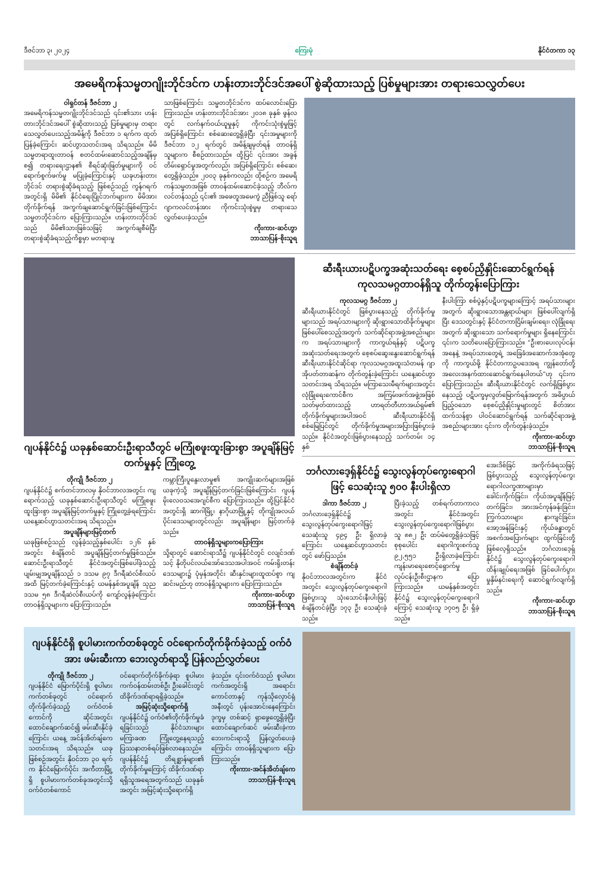ဒီဇင်ဘာ ၃၊ ၂၀၂၄ ကြေးမုံ နိုင်ငံတကာ ၁၃
အမေရိကန်သမ္မတဂျိုးဘိုင်ဒင်က ဟန်းတားဘိုင်ဒင်အပေါ် စွဲဆိုထားသည့် ပြစ်မှုများအား တရားသေလွှတ်ပေး
ဝါရှင်တန် ဒီဇင်ဘာ ၂
အမေရိကန်သမ္မတဂျိုးဘိုင်ဒင်သည် ၎င်း၏သား ဟန်းတားဘိုင်ဒင်အပေါ် စွဲဆိုထားသည့် ပြစ်မှုများမှ တရားသေလွှတ်ပေးသည့်အမိန့်ကို ဒီဇင်ဘာ ၁ ရက်က ထုတ်ပြန်ခဲ့ကြောင်း ဆင်ဟွာသတင်းအရ သိရသည်။ မိမိသမ္မတရာထူးတာဝန် စတင်ထမ်းဆောင်သည့်အချိန်မှစ၍ တရားရေးဌာန၏ စီရင်ဆုံးဖြတ်မှုများကို ဝင်ရောက်စွက်ဖက်မှု မပြုခဲ့ကြောင်းနှင့် ယခုဟန်းတားဘိုင်ဒင် တရားစွဲဆိုခံရသည့် ဖြစ်စဉ်သည် ကွန်ဂရက်အတွင်းရှိ မိမိ၏ နိုင်ငံရေးပြိုင်ဘက်များက မိမိအား တိုက်ခိုက်ရန် အကွက်ချဆောင်ရွက်ခြင်းဖြစ်ကြောင်း သမ္မတဘိုင်ဒင်က ပြောကြားသည်။ ဟန်းတားဘိုင်ဒင်သည် မိမိ၏သားဖြစ်သဖြင့် အကွက်ချစီမံပြီး တရားစွဲဆိုခံရသည့်ကိစ္စမှာ မတရားမှု
သာဖြစ်ကြောင်း သမ္မတဘိုင်ဒင်က ထပ်လောင်းပြောကြားသည်။ ဟန်းတားဘိုင်ဒင်အား ၂၀၁၈ ခုနှစ် ဖွန်လတွင် လက်နက်ဝယ်ယူမှုနှင့် ကိုကင်းသုံးစွဲမှုဖြင့် အပြစ်ရှိကြောင်း စစ်ဆေးတွေ့ရှိခဲ့ပြီး ၎င်းအမှုများကို ဒီဇင်ဘာ ၁၂ ရက်တွင် အမိန့်ချမှတ်ရန် တာဝန်ရှိသူများက စီစဉ်ထားသည်။ ထို့ပြင် ၎င်းအား အခွန်တိမ်းရှောင်မှုအတွက်လည်း အပြစ်ရှိကြောင်း စစ်ဆေးတွေ့ရှိခဲ့သည်။ ၂၀၀၃ ခုနှစ်ကလည်း ထိုစဉ်က အမေရိကန်သမ္မတအဖြစ် တာဝန်ထမ်းဆောင်ခဲ့သည့် ဘီလ်ကလင်တန်သည် ၎င်း၏ အဖေတူအမေကွဲ ညီဖြစ်သူ ရော်ဂျာကလင်တန်အား ကိုကင်းသုံးစွဲမှုမှ တရားသေလွှတ်ပေးခဲ့သည်။
ကိုးကား-ဆင်ဟွာ
ဘာသာပြန်-စိုးသူရ
ဂျပန်နိုင်ငံ၌ ယခုနှစ်ဆောင်းဦးရာသီတွင် မကြုံစဖူးထူးခြားစွာ အပူချိန်မြင့်တက်မှုနှင့် ကြုံတွေ့
တိုကျို ဒီဇင်ဘာ ၂
ဂျပန်နိုင်ငံ၌ စက်တင်ဘာလမှ နိုဝင်ဘာလအတွင်း ကျရောက်သည့် ယခုနှစ်ဆောင်းဦးရာသီတွင် မကြုံစဖူးထူးခြားစွာ အပူချိန်မြင့်တက်မှုနှင့် ကြုံတွေ့ခဲ့ရကြောင်း ယနေ့ဆင်ဟွာသတင်းအရ သိရသည်။
အပူချိန်များမြင့်တက်
ယခုဖြစ်စဉ်သည် လွန်ခဲ့သည့်နှစ်ပေါင်း ၁၂၆ နှစ်အတွင်း စံချိန်တင် အပူချိန်မြင့်တက်မှုဖြစ်သည်။ ဆောင်းဦးရာသီတွင် နိုင်ငံအတွင်းဖြစ်ပေါ်ခဲ့သည့် ပျမ်းမျှအပူချိန်သည် ၁ ဒသမ ၉၇ ဒီဂရီဆဲလ်စီးယပ်အထိ မြင့်တက်ခဲ့ကြောင်းနှင့် ယမန်နှစ်အပူချိန် သုညဒသမ ၅၈ ဒီဂရီဆဲလ်စီးယပ်ကို ကျော်လွန်ခဲ့ကြောင်း တာဝန်ရှိသူများက ပြောကြားသည်။
ကမ္ဘာကြီးပူနွေးလာမှု၏ အကျိုးဆက်များအဖြစ် ယခုကဲ့သို့ အပူချိန်မြင့်တက်ခြင်းဖြစ်ကြောင်း ဂျပန်မိုးလေဝသအေဂျင်စီက ပြောကြားသည်။ ထို့ပြင်နိုင်ငံအတွင်းရှိ ဆာဂါမြို့၊ နာဂိုယာမြို့နှင့် တိုကျိုအလယ်ပိုင်းဒေသများတွင်လည်း အပူချိန်များ မြင့်တက်ခဲ့သည်။
တာဝန်ရှိသူများကပြောကြား
သို့ရာတွင် ဆောင်းရာသီ၌ ဂျပန်နိုင်ငံတွင် ငလျင်ဒဏ်သင့် နိုတိုပင်လယ်အော်ဒေသအပါအဝင် ကမ်းရိုးတန်းဒေသများ၌ ပုံမှန်အတိုင်း ဆီးနှင်းများထူထပ်စွာ ကျဆင်းမည်ဟု တာဝန်ရှိသူများက ပြောကြားသည်။
ကိုးကား-ဆင်ဟွာ
ဘာသာပြန်-စိုးသူရ
ဆီးရီးယားပဋိပက္ခအဆုံးသတ်ရေး စေ့စပ်ညှိနှိုင်းဆောင်ရွက်ရန် ကုလသမဂ္ဂတာဝန်ရှိသူ တိုက်တွန်းပြောကြား
ကုလသမဂ္ဂ ဒီဇင်ဘာ ၂
ဆီးရီးယားနိုင်ငံတွင် ဖြစ်ပွားနေသည့် တိုက်ခိုက်မှုများသည် အရပ်သားများကို ဆိုးရွားသောထိခိုက်မှုများ ဖြစ်ပေါ်စေသည့်အတွက် သက်ဆိုင်ရာအဖွဲ့အစည်းများက အရပ်သားများကို ကာကွယ်ရန်နှင့် ပဋိပက္ခအဆုံးသတ်ရေးအတွက် စေ့စပ်ဆွေးနွေးဆောင်ရွက်ရန် ဆီးရီးယားနိုင်ငံဆိုင်ရာ ကုလသမဂ္ဂအထူးသံတမန် ဂျာအိုပတ်တာဆန်က တိုက်တွန်းခဲ့ကြောင်း ယနေ့ဆင်ဟွာသတင်းအရ သိရသည်။ မကြာသေးမီရက်များအတွင်း လုံခြုံရေးကောင်စီက အကြမ်းဖက်အဖွဲ့အဖြစ် သတ်မှတ်ထားသည့် ဟာရတ်တီဟာအယ်ရှမ်၏ တိုက်ခိုက်မှုများအပါအဝင် ဆီးရီးယားနိုင်ငံရှိ စစ်မြေပြင်တွင် တိုက်ခိုက်မှုအများအပြားဖြစ်ပွားခဲ့သည်။ နိုင်ငံအတွင်းဖြစ်ပွားနေသည့် သက်တမ်း ၁၄ နှစ်
နီးပါးကြာ စစ်ပွဲနှင့်ပဋိပက္ခများကြောင့် အရပ်သားများအတွက် ဆိုးရွားသောအန္တရာယ်များ ဖြစ်ပေါ်လျက်ရှိပြီး ဒေသတွင်းနှင့် နိုင်ငံတကာငြိမ်းချမ်းရေး၊ လုံခြုံရေးအတွက် ဆိုးရွားသော သက်ရောက်မှုများ ရှိနေကြောင်း ၎င်းက သတိပေးပြောကြားသည်။ “ဦးစားပေးလုပ်ငန်းအနေနဲ့ အရပ်သားတွေရဲ့ အခြေခံအဆောက်အအုံတွေကို ကာကွယ်ဖို့ နိုင်ငံတကာဥပဒေအရ ကျွန်တော်တို့ အလေးအနက်ထားဆောင်ရွက်နေပါတယ်”ဟု ၎င်းကပြောကြားသည်။ ဆီးရီးယားနိုင်ငံတွင် လက်ရှိဖြစ်ပွားနေသည့် ပဋိပက္ခမှလွတ်မြောက်ရန်အတွက် အဓိပ္ပာယ်ပြည့်ဝသော စေ့စပ်ညှိနှိုင်းမှုများတွင် စိတ်အားထက်သန်စွာ ပါဝင်ဆောင်ရွက်ရန် သက်ဆိုင်ရာအဖွဲ့အစည်းများအား ၎င်းက တိုက်တွန်းခဲ့သည်။
ကိုးကား-ဆင်ဟွာ
ဘာသာပြန်-စိုးသူရ
ဘင်္ဂလားဒေ့ရှ်နိုင်ငံ၌ သွေးလွန်တုပ်ကွေးရောဂါဖြင့် သေဆုံးသူ ၅၀၀ နီးပါးရှိလာ
ဒါကာ ဒီဇင်ဘာ ၂
ဘင်္ဂလားဒေ့ရှ်နိုင်ငံ၌ သွေးလွန်တုပ်ကွေးရောဂါဖြင့် သေဆုံးသူ ၄၉၄ ဦး ရှိလာခဲ့ကြောင်း ယနေ့ဆင်ဟွာသတင်းတွင် ဖော်ပြသည်။
စံချိန်တင်ခဲ့
နိုဝင်ဘာလအတွင်းက နိုင်ငံအတွင်း သွေးလွန်တုပ်ကွေးရောဂါဖြစ်ပွားသူ သုံးသောင်းနီးပါးဖြင့် စံချိန်တင်ခဲ့ပြီး ၁၇၃ ဦး သေဆုံးခဲ့သည်။
ပြီးခဲ့သည့် တစ်ရက်တာကာလအတွင်း နိုင်ငံအတွင်း သွေးလွန်တုပ်ကွေးရောဂါဖြစ်ပွားသူ ၈၈၂ ဦး ထပ်မံတွေ့ရှိခဲ့သဖြင့် စုစုပေါင်း ရောဂါကူးစက်သူ ၉၂,၅၅၁ ဦးရှိလာခဲ့ကြောင်း ကျန်းမာရေးစောင့်ရှောက်မှုလုပ်ငန်းဦးစီးဌာနက ပြောကြားသည်။ ယမန်နှစ်အတွင်း နိုင်ငံ၌ သွေးလွန်တုပ်ကွေးရောဂါကြောင့် သေဆုံးသူ ၁၇၀၅ ဦး ရှိခဲ့သည်။
အေးဒိစ်ခြင် အကိုက်ခံရသဖြင့် ဖြစ်ပွားသည့် သွေးလွန်တုပ်ကွေးရောဂါလက္ခဏာများမှာ ခေါင်းကိုက်ခြင်း၊ ကိုယ်အပူချိန်မြင့်တက်ခြင်း၊ အားအင်ကုန်ခန်းခြင်း၊ ကြွက်သားများ နာကျင်ခြင်း၊ အော့အန်ခြင်းနှင့် ကိုယ်ခန္ဓာတွင် အစက်အပြောက်များ ထွက်ခြင်းတို့ဖြစ်လေ့ရှိသည်။ ဘင်္ဂလားဒေ့ရှ်နိုင်ငံ၌ သွေးလွန်တုပ်ကွေးရောဂါ ထိန်းချုပ်ရေးအဖြစ် ခြင်ပေါက်ပွားမှုနှိမ်နင်းရေးကို ဆောင်ရွက်လျက်ရှိသည်။
ကိုးကား-ဆင်ဟွာ
ဘာသာပြန်-စိုးသူရ
ဂျပန်နိုင်ငံရှိ စူပါမားကက်တစ်ခုတွင် ဝင်ရောက်တိုက်ခိုက်ခဲ့သည့် ဝက်ဝံအား ဖမ်းဆီးကာ ဘေးလွတ်ရာသို့ ပြန်လည်လွှတ်ပေး
တိုကျို ဒီဇင်ဘာ ၂
ဂျပန်နိုင်ငံ မြောက်ပိုင်းရှိ စူပါမားကက်တစ်ခုတွင် ဝင်ရောက်တိုက်ခိုက်ခဲ့သည့် ဝက်ဝံတစ်ကောင်ကို ဆိုင်အတွင်း ထောင်ချောက်ဆင်၍ ဖမ်းဆီးနိုင်ခဲ့ကြောင်း ယနေ့ အင်န်အိတ်ချ်ကေသတင်းအရ သိရသည်။ ယခုဖြစ်စဉ်အတွင်း နိုဝင်ဘာ ၃၀ ရက်က နိုင်ငံမြောက်ပိုင်း အကီတာမြို့ရှိ စူပါမားကက်တစ်ခုအတွင်းသို့ ဝက်ဝံတစ်ကောင်
ဝင်ရောက်တိုက်ခိုက်ခဲ့ရာ စူပါမားကက်ဝန်ထမ်းတစ်ဦး ဦးခေါင်းတွင် ထိခိုက်ဒဏ်ရာရရှိခဲ့သည်။
အမြင့်ဆုံးသို့ရောက်ရှိ
ဂျပန်နိုင်ငံ၌ ဝက်ဝံ၏တိုက်ခိုက်မှုခံရခြင်းသည် နိုင်ငံသားများ မကြာခဏ ကြုံတွေ့နေရသည့် ပြဿနာတစ်ရပ်ဖြစ်လာနေသည်။ ဂျပန်နိုင်ငံ၌ တိရစ္ဆာန်များ၏ တိုက်ခိုက်မှုကြောင့် ထိခိုက်ဒဏ်ရာရရှိသူအရေအတွက်သည် ယခုနှစ်အတွင်း အမြင့်ဆုံးသို့ရောက်ရှိ
ခဲ့သည်။ ၎င်းဝက်ဝံသည် စူပါမားကက်အတွင်းရှိ အရောင်းကောင်တာနှင့် ကုန်သိုလှောင်ရုံ အနီးတွင် ပုန်းအောင်းနေကြောင်း ဒုက္ခမှ တစ်ဆင့် ရှာဖွေတွေ့ရှိခဲ့ပြီး ထောင်ချောက်ဆင် ဖမ်းဆီးခဲ့ကာ ဘေးကင်းရာသို့ ပြန်လွှတ်ပေးခဲ့ကြောင်း တာဝန်ရှိသူများက ပြောကြားသည်။
ကိုးကား-အင်န်အိတ်ချ်ကေ
ဘာသာပြန်-စိုးသူရ